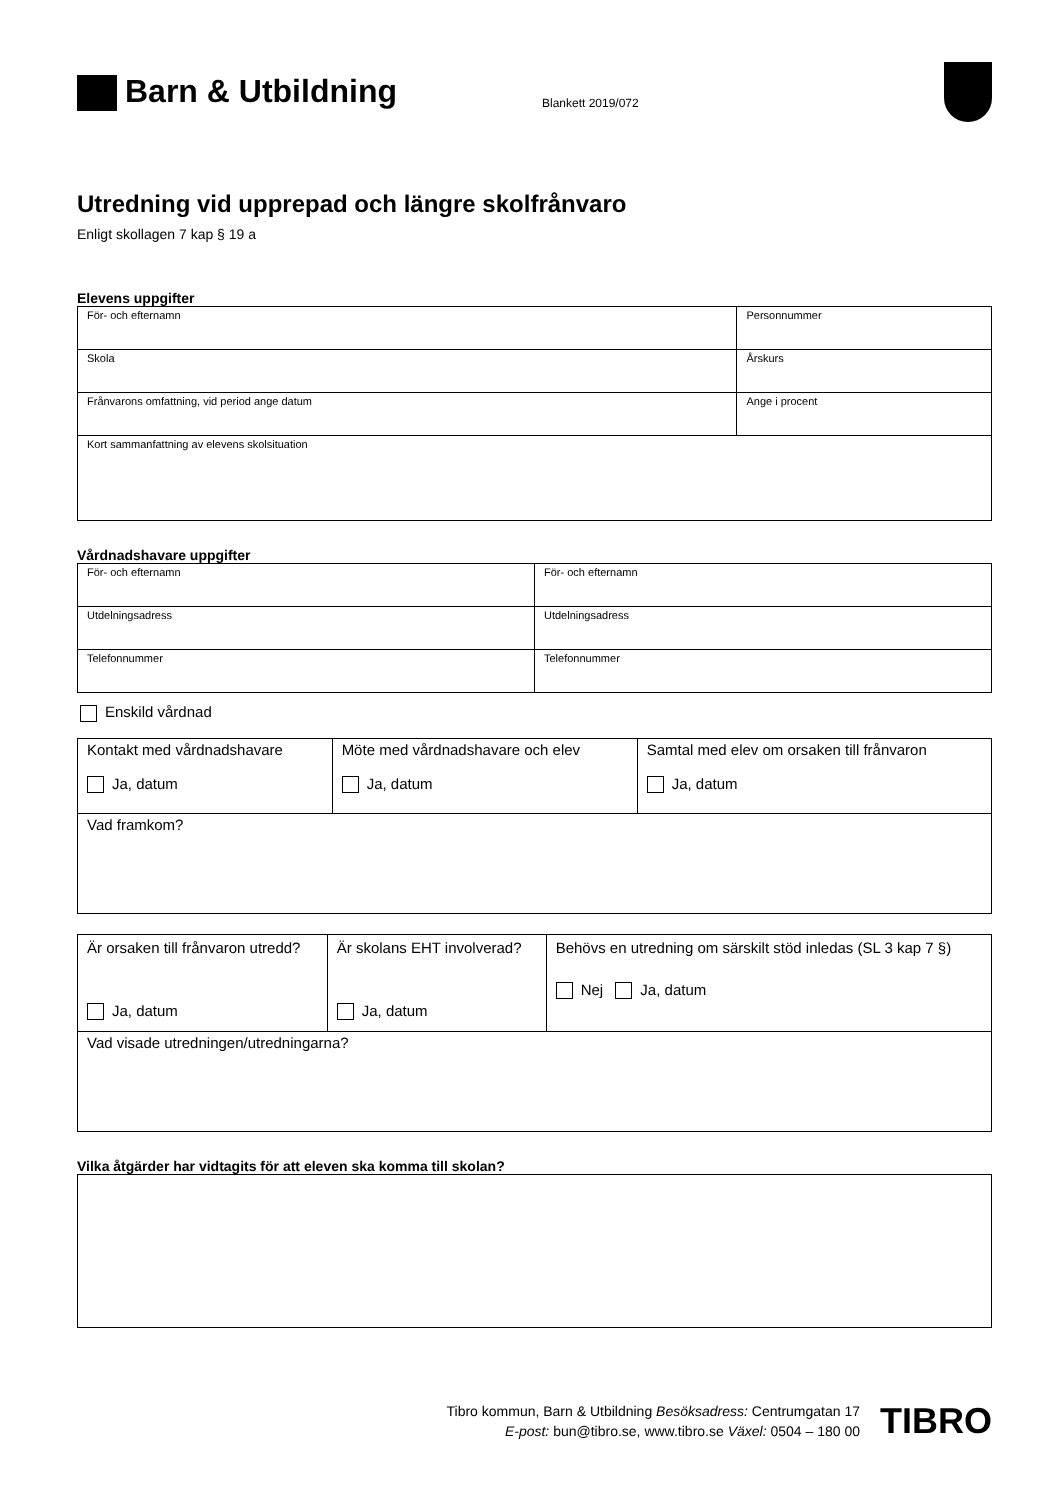Barn & Utbildning
Blankett 2019/072
Utredning vid upprepad och längre skolfrånvaro
Enligt skollagen 7 kap § 19 a
Elevens uppgifter
| För- och efternamn | Personnummer |
| Skola | Årskurs |
| Frånvarons omfattning, vid period ange datum | Ange i procent |
| Kort sammanfattning av elevens skolsituation | |
Vårdnadshavare uppgifter
| För- och efternamn | För- och efternamn |
| Utdelningsadress | Utdelningsadress |
| Telefonnummer | Telefonnummer |
Enskild vårdnad
| Kontakt med vårdnadshavare Ja, datum | Möte med vårdnadshavare och elev Ja, datum | Samtal med elev om orsaken till frånvaron Ja, datum |
| Vad framkom? | | |
| Är orsaken till frånvaron utredd? Ja, datum | Är skolans EHT involverad? Ja, datum | Behövs en utredning om särskilt stöd inledas (SL 3 kap 7 §) Nej Ja, datum |
| Vad visade utredningen/utredningarna? | | |
Vilka åtgärder har vidtagits för att eleven ska komma till skolan?
Tibro kommun, Barn & Utbildning Besöksadress: Centrumgatan 17
E-post: bun@tibro.se, www.tibro.se Växel: 0504 – 180 00
TIBRO